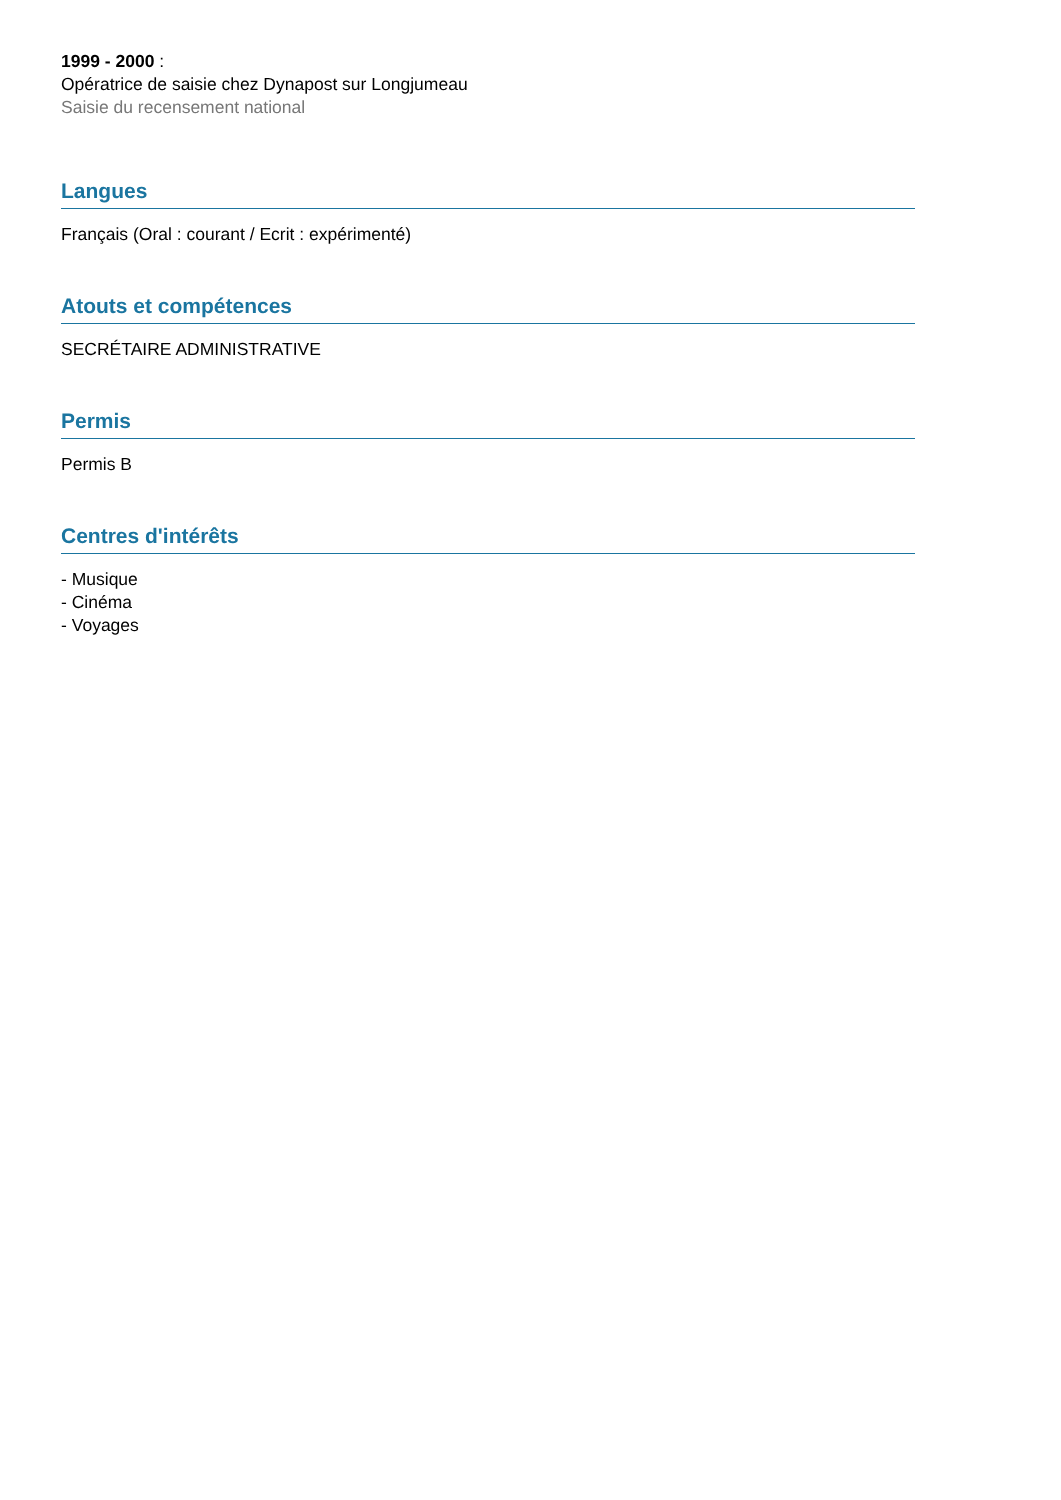1999 - 2000 :
Opératrice de saisie chez Dynapost sur Longjumeau
Saisie du recensement national
Langues
Français (Oral : courant / Ecrit : expérimenté)
Atouts et compétences
SECRÉTAIRE ADMINISTRATIVE
Permis
Permis B
Centres d'intérêts
- Musique
- Cinéma
- Voyages